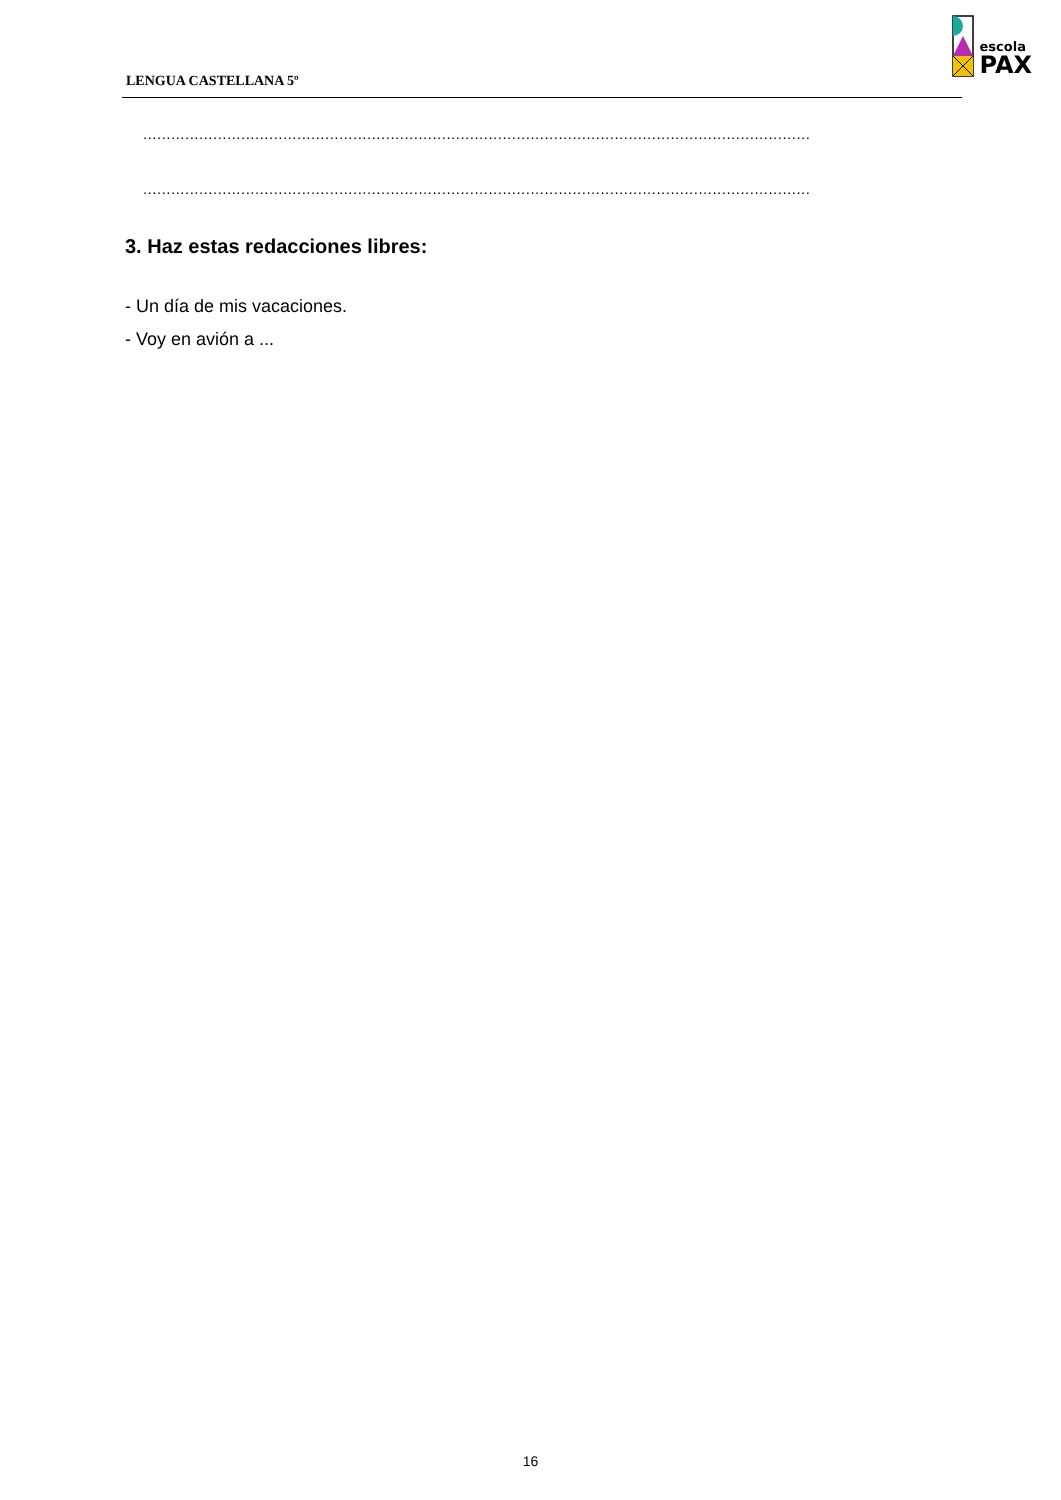LENGUA CASTELLANA 5º
escola
PAX
...............................................................................................................................................
...............................................................................................................................................
3. Haz estas redacciones libres:
- Un día de mis vacaciones.
- Voy en avión a ...
16